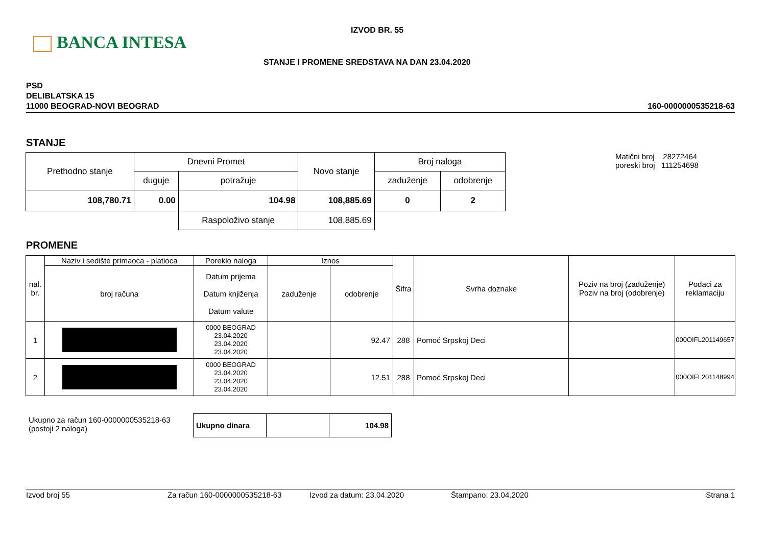BANCA INTESA
IZVOD BR. 55
STANJE I PROMENE SREDSTAVA NA DAN 23.04.2020
PSD
DELIBLATSKA 15
11000 BEOGRAD-NOVI BEOGRAD
160-0000000535218-63
STANJE
| Prethodno stanje | Dnevni Promet | | Novo stanje | Broj naloga | |
| --- | --- | --- | --- | --- | --- |
| | duguje | potražuje | | zaduženje | odobrenje |
| 108,780.71 | 0.00 | 104.98 | 108,885.69 | 0 | 2 |
| | | Raspoloživo stanje | 108,885.69 | | |
Matični broj 28272464
poreski broj 111254698
PROMENE
| nal. br. | Naziv i sedište primaoca - platioca | Poreklo naloga | Iznos | | Šifra | Svrha doznake | Poziv na broj (zaduženje) Poziv na broj (odobrenje) | Podaci za reklamaciju |
| --- | --- | --- | --- | --- | --- | --- | --- | --- |
| | broj računa | Datum prijema Datum knjiženja Datum valute | zaduženje | odobrenje | | | | |
| 1 | | 0000 BEOGRAD 23.04.2020 23.04.2020 23.04.2020 | | 92.47 | 288 | Pomoć Srpskoj Deci | | 000OIFL201149657 |
| 2 | | 0000 BEOGRAD 23.04.2020 23.04.2020 23.04.2020 | | 12.51 | 288 | Pomoć Srpskoj Deci | | 000OIFL201148994 |
Ukupno za račun 160-0000000535218-63
(postoji 2 naloga)
| Ukupno dinara | | 104.98 |
Izvod broj 55 Za račun 160-0000000535218-63 Izvod za datum: 23.04.2020 Štampano: 23.04.2020 Strana 1